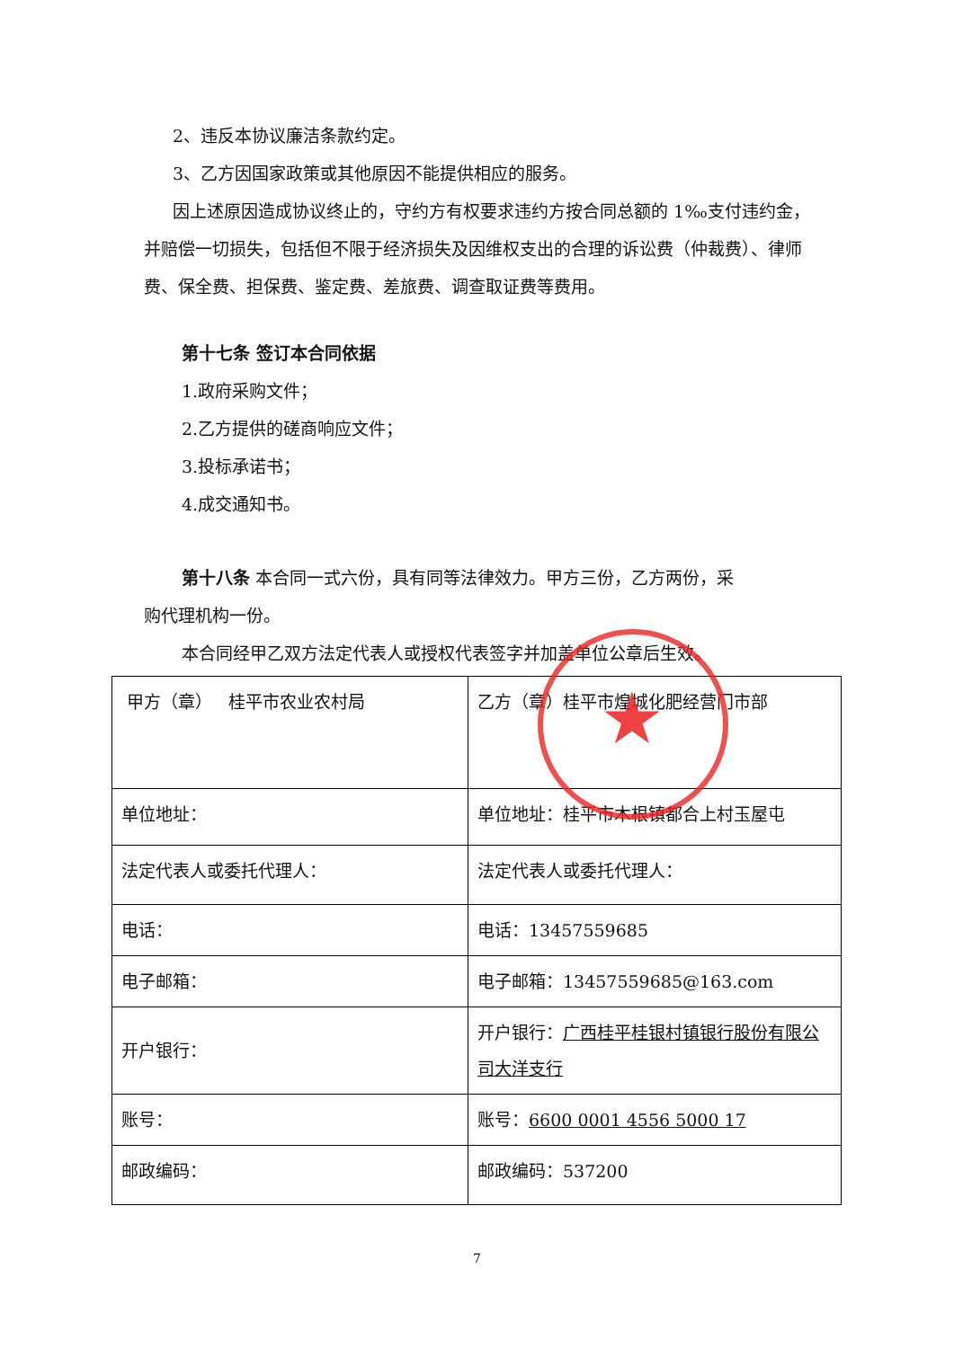2、违反本协议廉洁条款约定。
3、乙方因国家政策或其他原因不能提供相应的服务。
因上述原因造成协议终止的，守约方有权要求违约方按合同总额的 1‰支付违约金，并赔偿一切损失，包括但不限于经济损失及因维权支出的合理的诉讼费（仲裁费）、律师费、保全费、担保费、鉴定费、差旅费、调查取证费等费用。
第十七条 签订本合同依据
1.政府采购文件；
2.乙方提供的磋商响应文件；
3.投标承诺书；
4.成交通知书。
第十八条 本合同一式六份，具有同等法律效力。甲方三份，乙方两份，采
购代理机构一份。
本合同经甲乙双方法定代表人或授权代表签字并加盖单位公章后生效。
| 甲方（章） 桂平市农业农村局 | 乙方（章）桂平市煌城化肥经营门市部 |
| 单位地址： | 单位地址：桂平市木根镇都合上村玉屋屯 |
| 法定代表人或委托代理人： | 法定代表人或委托代理人： |
| 电话： | 电话：13457559685 |
| 电子邮箱： | 电子邮箱：13457559685@163.com |
| 开户银行： | 开户银行： 广西桂平桂银村镇银行股份有限公司大洋支行 |
| 账号： | 账号： 6600 0001 4556 5000 17 |
| 邮政编码： | 邮政编码：537200 |
★
7